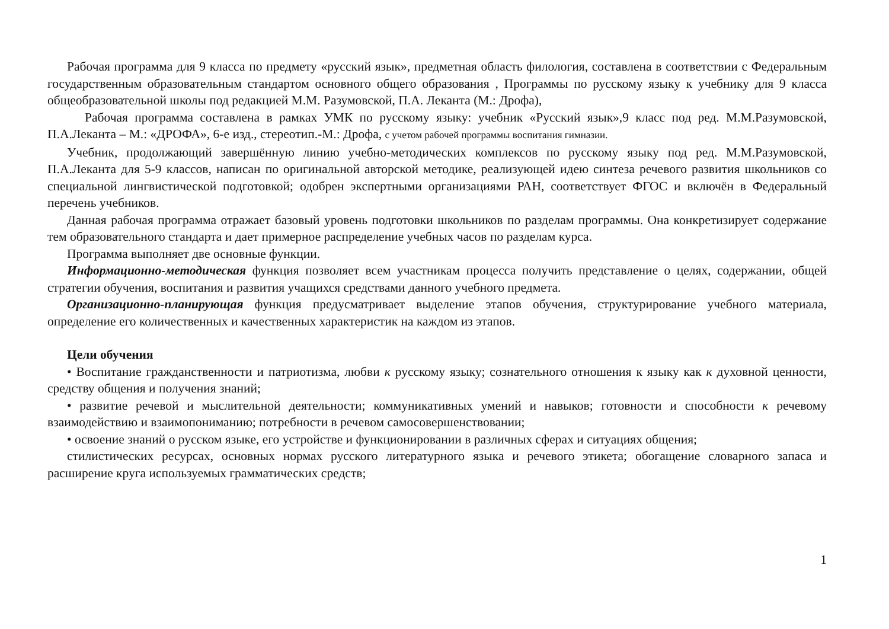Рабочая программа для 9 класса по предмету «русский язык», предметная область филология, составлена в соответствии с Федеральным государственным образовательным стандартом основного общего образования , Программы по русскому языку к учебнику для 9 класса общеобразовательной школы под редакцией М.М. Разумовской, П.А. Леканта (М.: Дрофа),
Рабочая программа составлена в рамках УМК по русскому языку: учебник «Русский язык»,9 класс под ред. М.М.Разумовской, П.А.Леканта – М.: «ДРОФА», 6-е изд., стереотип.-М.: Дрофа, с учетом рабочей программы воспитания гимназии.
Учебник, продолжающий завершённую линию учебно-методических комплексов по русскому языку под ред. М.М.Разумовской, П.А.Леканта для 5-9 классов, написан по оригинальной авторской методике, реализующей идею синтеза речевого развития школьников со специальной лингвистической подготовкой; одобрен экспертными организациями РАН, соответствует ФГОС и включён в Федеральный перечень учебников.
Данная рабочая программа отражает базовый уровень подготовки школьников по разделам программы. Она конкретизирует содержание тем образовательного стандарта и дает примерное распределение учебных часов по разделам курса.
Программа выполняет две основные функции.
Информационно-методическая функция позволяет всем участникам процесса получить представление о целях, содержании, общей стратегии обучения, воспитания и развития учащихся средствами данного учебного предмета.
Организационно-планирующая функция предусматривает выделение этапов обучения, структурирование учебного материала, определение его количественных и качественных характеристик на каждом из этапов.
Цели обучения
• Воспитание гражданственности и патриотизма, любви к русскому языку; сознательного отношения к языку как к духовной ценности, средству общения и получения знаний;
• развитие речевой и мыслительной деятельности; коммуникативных умений и навыков; готовности и способности к речевому взаимодействию и взаимопониманию; потребности в речевом самосовершенствовании;
• освоение знаний о русском языке, его устройстве и функционировании в различных сферах и ситуациях общения;
стилистических ресурсах, основных нормах русского литературного языка и речевого этикета; обогащение словарного запаса и расширение круга используемых грамматических средств;
1